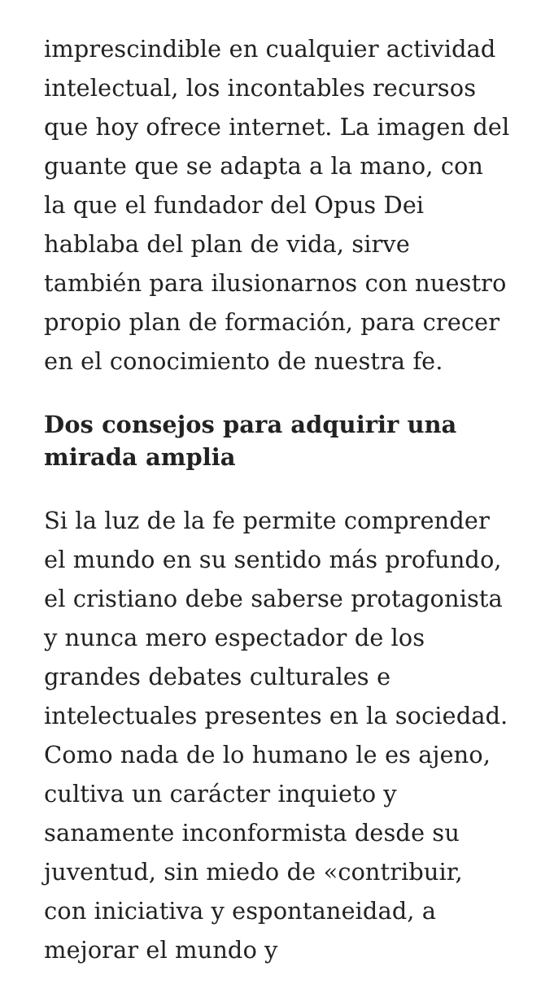imprescindible en cualquier actividad intelectual, los incontables recursos que hoy ofrece internet. La imagen del guante que se adapta a la mano, con la que el fundador del Opus Dei hablaba del plan de vida, sirve también para ilusionarnos con nuestro propio plan de formación, para crecer en el conocimiento de nuestra fe.
Dos consejos para adquirir una mirada amplia
Si la luz de la fe permite comprender el mundo en su sentido más profundo, el cristiano debe saberse protagonista y nunca mero espectador de los grandes debates culturales e intelectuales presentes en la sociedad. Como nada de lo humano le es ajeno, cultiva un carácter inquieto y sanamente inconformista desde su juventud, sin miedo de «contribuir, con iniciativa y espontaneidad, a mejorar el mundo y